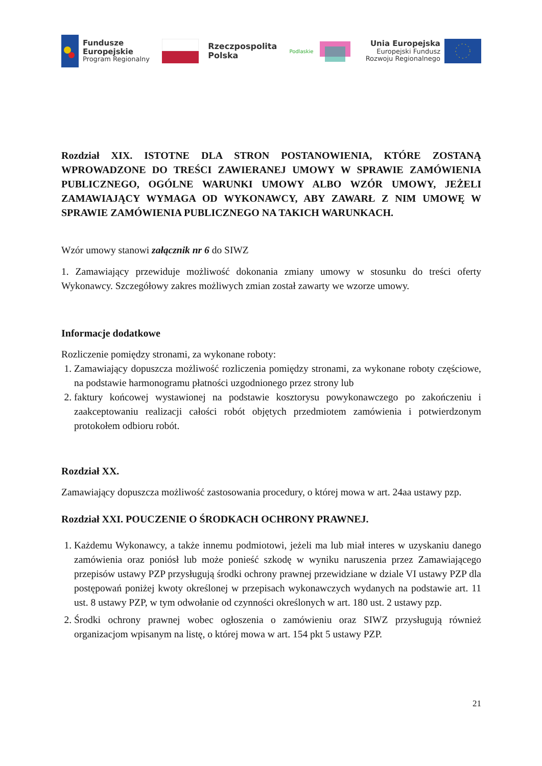Fundusze
Europejskie
Program Regionalny
Rzeczpospolita
Polska
Podlaskie
Unia Europejska
Europejski Fundusz
Rozwoju Regionalnego
Rozdział XIX. ISTOTNE DLA STRON POSTANOWIENIA, KTÓRE ZOSTANĄ WPROWADZONE DO TREŚCI ZAWIERANEJ UMOWY W SPRAWIE ZAMÓWIENIA PUBLICZNEGO, OGÓLNE WARUNKI UMOWY ALBO WZÓR UMOWY, JEŻELI ZAMAWIAJĄCY WYMAGA OD WYKONAWCY, ABY ZAWARŁ Z NIM UMOWĘ W SPRAWIE ZAMÓWIENIA PUBLICZNEGO NA TAKICH WARUNKACH.
Wzór umowy stanowi załącznik nr 6 do SIWZ
1. Zamawiający przewiduje możliwość dokonania zmiany umowy w stosunku do treści oferty Wykonawcy. Szczegółowy zakres możliwych zmian został zawarty we wzorze umowy.
Informacje dodatkowe
Rozliczenie pomiędzy stronami, za wykonane roboty:
1. Zamawiający dopuszcza możliwość rozliczenia pomiędzy stronami, za wykonane roboty częściowe, na podstawie harmonogramu płatności uzgodnionego przez strony lub
2. faktury końcowej wystawionej na podstawie kosztorysu powykonawczego po zakończeniu i zaakceptowaniu realizacji całości robót objętych przedmiotem zamówienia i potwierdzonym protokołem odbioru robót.
Rozdział XX.
Zamawiający dopuszcza możliwość zastosowania procedury, o której mowa w art. 24aa ustawy pzp.
Rozdział XXI. POUCZENIE O ŚRODKACH OCHRONY PRAWNEJ.
1. Każdemu Wykonawcy, a także innemu podmiotowi, jeżeli ma lub miał interes w uzyskaniu danego zamówienia oraz poniósł lub może ponieść szkodę w wyniku naruszenia przez Zamawiającego przepisów ustawy PZP przysługują środki ochrony prawnej przewidziane w dziale VI ustawy PZP dla postępowań poniżej kwoty określonej w przepisach wykonawczych wydanych na podstawie art. 11 ust. 8 ustawy PZP, w tym odwołanie od czynności określonych w art. 180 ust. 2 ustawy pzp.
2. Środki ochrony prawnej wobec ogłoszenia o zamówieniu oraz SIWZ przysługują również organizacjom wpisanym na listę, o której mowa w art. 154 pkt 5 ustawy PZP.
21